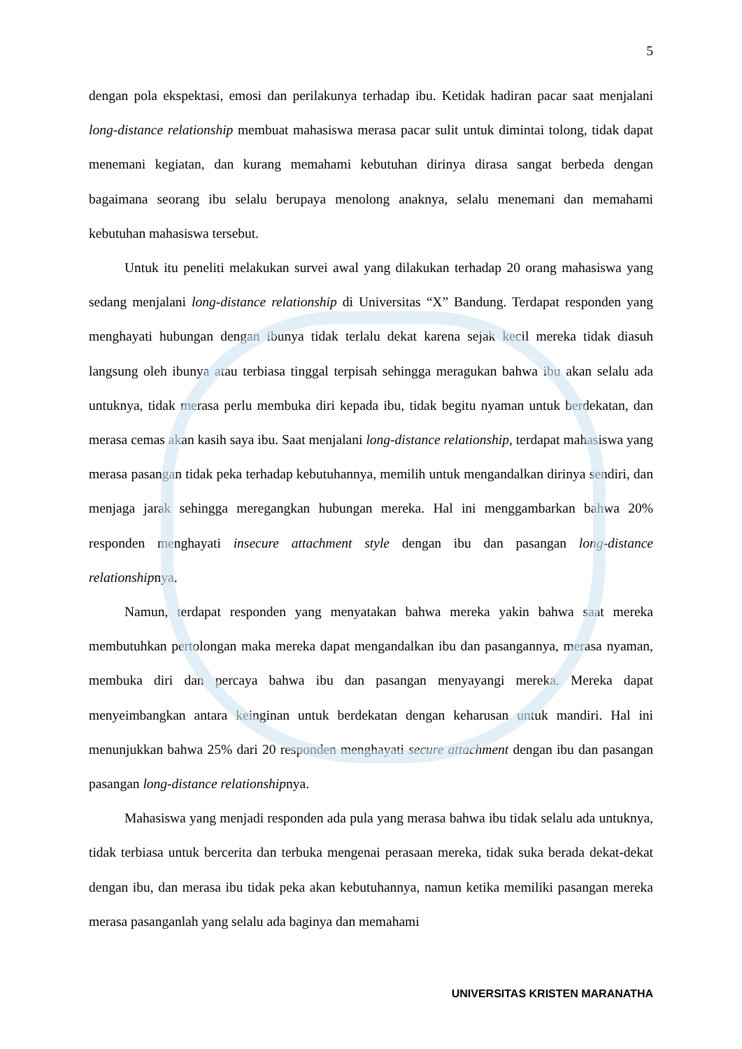5
dengan pola ekspektasi, emosi dan perilakunya terhadap ibu. Ketidak hadiran pacar saat menjalani long-distance relationship membuat mahasiswa merasa pacar sulit untuk dimintai tolong, tidak dapat menemani kegiatan, dan kurang memahami kebutuhan dirinya dirasa sangat berbeda dengan bagaimana seorang ibu selalu berupaya menolong anaknya, selalu menemani dan memahami kebutuhan mahasiswa tersebut.
Untuk itu peneliti melakukan survei awal yang dilakukan terhadap 20 orang mahasiswa yang sedang menjalani long-distance relationship di Universitas “X” Bandung. Terdapat responden yang menghayati hubungan dengan ibunya tidak terlalu dekat karena sejak kecil mereka tidak diasuh langsung oleh ibunya atau terbiasa tinggal terpisah sehingga meragukan bahwa ibu akan selalu ada untuknya, tidak merasa perlu membuka diri kepada ibu, tidak begitu nyaman untuk berdekatan, dan merasa cemas akan kasih saya ibu. Saat menjalani long-distance relationship, terdapat mahasiswa yang merasa pasangan tidak peka terhadap kebutuhannya, memilih untuk mengandalkan dirinya sendiri, dan menjaga jarak sehingga meregangkan hubungan mereka. Hal ini menggambarkan bahwa 20% responden menghayati insecure attachment style dengan ibu dan pasangan long-distance relationshipnya.
Namun, terdapat responden yang menyatakan bahwa mereka yakin bahwa saat mereka membutuhkan pertolongan maka mereka dapat mengandalkan ibu dan pasangannya, merasa nyaman, membuka diri dan percaya bahwa ibu dan pasangan menyayangi mereka. Mereka dapat menyeimbangkan antara keinginan untuk berdekatan dengan keharusan untuk mandiri. Hal ini menunjukkan bahwa 25% dari 20 responden menghayati secure attachment dengan ibu dan pasangan pasangan long-distance relationshipnya.
Mahasiswa yang menjadi responden ada pula yang merasa bahwa ibu tidak selalu ada untuknya, tidak terbiasa untuk bercerita dan terbuka mengenai perasaan mereka, tidak suka berada dekat-dekat dengan ibu, dan merasa ibu tidak peka akan kebutuhannya, namun ketika memiliki pasangan mereka merasa pasanganlah yang selalu ada baginya dan memahami
UNIVERSITAS KRISTEN MARANATHA